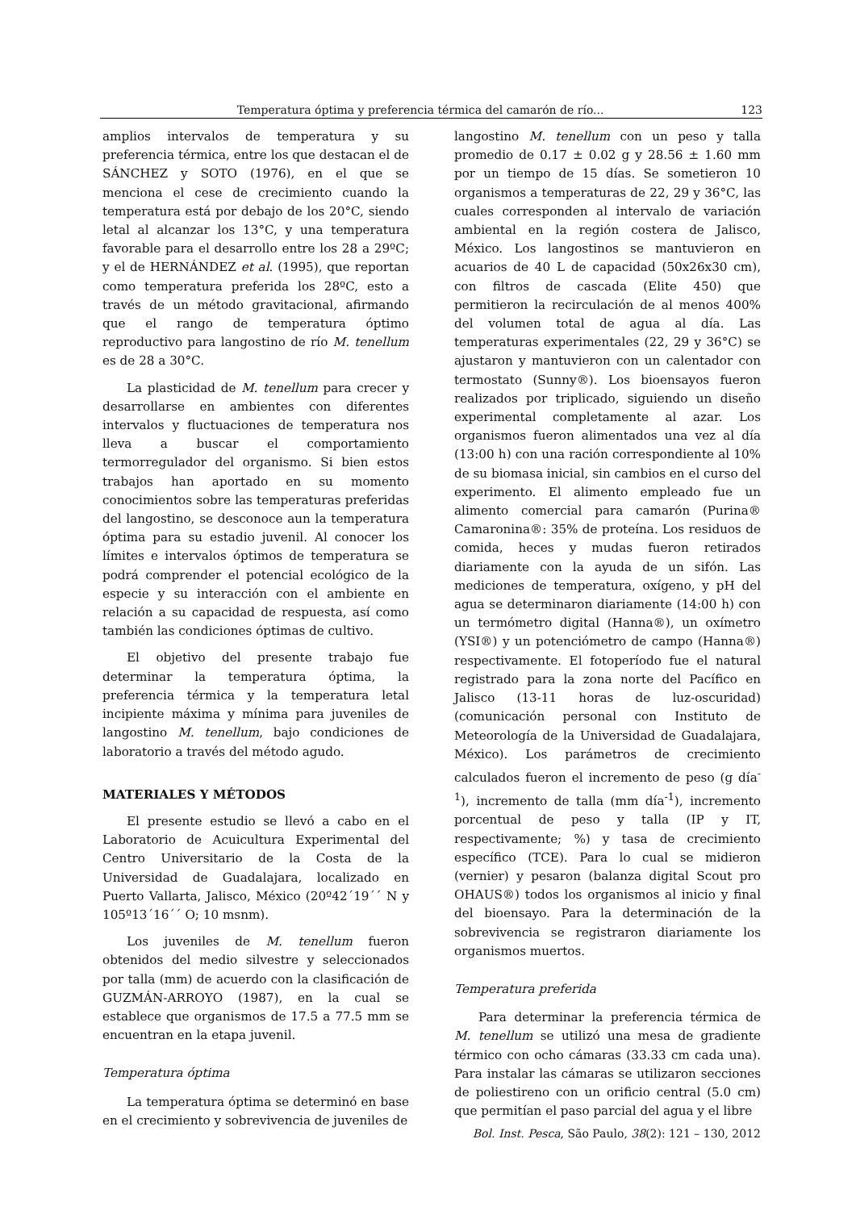Temperatura óptima y preferencia térmica del camarón de río... 123
amplios intervalos de temperatura y su preferencia térmica, entre los que destacan el de SÁNCHEZ y SOTO (1976), en el que se menciona el cese de crecimiento cuando la temperatura está por debajo de los 20°C, siendo letal al alcanzar los 13°C, y una temperatura favorable para el desarrollo entre los 28 a 29ºC; y el de HERNÁNDEZ et al. (1995), que reportan como temperatura preferida los 28ºC, esto a través de un método gravitacional, afirmando que el rango de temperatura óptimo reproductivo para langostino de río M. tenellum es de 28 a 30°C.
La plasticidad de M. tenellum para crecer y desarrollarse en ambientes con diferentes intervalos y fluctuaciones de temperatura nos lleva a buscar el comportamiento termorregulador del organismo. Si bien estos trabajos han aportado en su momento conocimientos sobre las temperaturas preferidas del langostino, se desconoce aun la temperatura óptima para su estadio juvenil. Al conocer los límites e intervalos óptimos de temperatura se podrá comprender el potencial ecológico de la especie y su interacción con el ambiente en relación a su capacidad de respuesta, así como también las condiciones óptimas de cultivo.
El objetivo del presente trabajo fue determinar la temperatura óptima, la preferencia térmica y la temperatura letal incipiente máxima y mínima para juveniles de langostino M. tenellum, bajo condiciones de laboratorio a través del método agudo.
MATERIALES Y MÉTODOS
El presente estudio se llevó a cabo en el Laboratorio de Acuicultura Experimental del Centro Universitario de la Costa de la Universidad de Guadalajara, localizado en Puerto Vallarta, Jalisco, México (20º42´19´´ N y 105º13´16´´ O; 10 msnm).
Los juveniles de M. tenellum fueron obtenidos del medio silvestre y seleccionados por talla (mm) de acuerdo con la clasificación de GUZMÁN-ARROYO (1987), en la cual se establece que organismos de 17.5 a 77.5 mm se encuentran en la etapa juvenil.
Temperatura óptima
La temperatura óptima se determinó en base en el crecimiento y sobrevivencia de juveniles de
langostino M. tenellum con un peso y talla promedio de 0.17 ± 0.02 g y 28.56 ± 1.60 mm por un tiempo de 15 días. Se sometieron 10 organismos a temperaturas de 22, 29 y 36°C, las cuales corresponden al intervalo de variación ambiental en la región costera de Jalisco, México. Los langostinos se mantuvieron en acuarios de 40 L de capacidad (50x26x30 cm), con filtros de cascada (Elite 450) que permitieron la recirculación de al menos 400% del volumen total de agua al día. Las temperaturas experimentales (22, 29 y 36°C) se ajustaron y mantuvieron con un calentador con termostato (Sunny®). Los bioensayos fueron realizados por triplicado, siguiendo un diseño experimental completamente al azar. Los organismos fueron alimentados una vez al día (13:00 h) con una ración correspondiente al 10% de su biomasa inicial, sin cambios en el curso del experimento. El alimento empleado fue un alimento comercial para camarón (Purina® Camaronina®: 35% de proteína. Los residuos de comida, heces y mudas fueron retirados diariamente con la ayuda de un sifón. Las mediciones de temperatura, oxígeno, y pH del agua se determinaron diariamente (14:00 h) con un termómetro digital (Hanna®), un oxímetro (YSI®) y un potenciómetro de campo (Hanna®) respectivamente. El fotoperíodo fue el natural registrado para la zona norte del Pacífico en Jalisco (13-11 horas de luz-oscuridad) (comunicación personal con Instituto de Meteorología de la Universidad de Guadalajara, México). Los parámetros de crecimiento calculados fueron el incremento de peso (g día<sup>-1</sup>), incremento de talla (mm día<sup>-1</sup>), incremento porcentual de peso y talla (IP y IT, respectivamente; %) y tasa de crecimiento específico (TCE). Para lo cual se midieron (vernier) y pesaron (balanza digital Scout pro OHAUS®) todos los organismos al inicio y final del bioensayo. Para la determinación de la sobrevivencia se registraron diariamente los organismos muertos.
Temperatura preferida
Para determinar la preferencia térmica de M. tenellum se utilizó una mesa de gradiente térmico con ocho cámaras (33.33 cm cada una). Para instalar las cámaras se utilizaron secciones de poliestireno con un orificio central (5.0 cm) que permitían el paso parcial del agua y el libre
Bol. Inst. Pesca, São Paulo, 38(2): 121 – 130, 2012